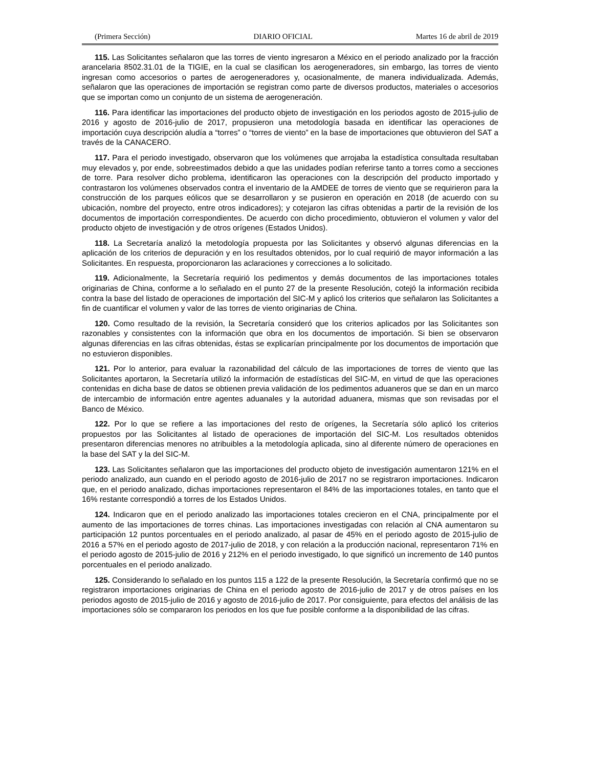(Primera Sección) DIARIO OFICIAL Martes 16 de abril de 2019
115. Las Solicitantes señalaron que las torres de viento ingresaron a México en el periodo analizado por la fracción arancelaria 8502.31.01 de la TIGIE, en la cual se clasifican los aerogeneradores, sin embargo, las torres de viento ingresan como accesorios o partes de aerogeneradores y, ocasionalmente, de manera individualizada. Además, señalaron que las operaciones de importación se registran como parte de diversos productos, materiales o accesorios que se importan como un conjunto de un sistema de aerogeneración.
116. Para identificar las importaciones del producto objeto de investigación en los periodos agosto de 2015-julio de 2016 y agosto de 2016-julio de 2017, propusieron una metodología basada en identificar las operaciones de importación cuya descripción aludía a “torres” o “torres de viento” en la base de importaciones que obtuvieron del SAT a través de la CANACERO.
117. Para el periodo investigado, observaron que los volúmenes que arrojaba la estadística consultada resultaban muy elevados y, por ende, sobreestimados debido a que las unidades podían referirse tanto a torres como a secciones de torre. Para resolver dicho problema, identificaron las operaciones con la descripción del producto importado y contrastaron los volúmenes observados contra el inventario de la AMDEE de torres de viento que se requirieron para la construcción de los parques eólicos que se desarrollaron y se pusieron en operación en 2018 (de acuerdo con su ubicación, nombre del proyecto, entre otros indicadores); y cotejaron las cifras obtenidas a partir de la revisión de los documentos de importación correspondientes. De acuerdo con dicho procedimiento, obtuvieron el volumen y valor del producto objeto de investigación y de otros orígenes (Estados Unidos).
118. La Secretaría analizó la metodología propuesta por las Solicitantes y observó algunas diferencias en la aplicación de los criterios de depuración y en los resultados obtenidos, por lo cual requirió de mayor información a las Solicitantes. En respuesta, proporcionaron las aclaraciones y correcciones a lo solicitado.
119. Adicionalmente, la Secretaría requirió los pedimentos y demás documentos de las importaciones totales originarias de China, conforme a lo señalado en el punto 27 de la presente Resolución, cotejó la información recibida contra la base del listado de operaciones de importación del SIC-M y aplicó los criterios que señalaron las Solicitantes a fin de cuantificar el volumen y valor de las torres de viento originarias de China.
120. Como resultado de la revisión, la Secretaría consideró que los criterios aplicados por las Solicitantes son razonables y consistentes con la información que obra en los documentos de importación. Si bien se observaron algunas diferencias en las cifras obtenidas, éstas se explicarían principalmente por los documentos de importación que no estuvieron disponibles.
121. Por lo anterior, para evaluar la razonabilidad del cálculo de las importaciones de torres de viento que las Solicitantes aportaron, la Secretaría utilizó la información de estadísticas del SIC-M, en virtud de que las operaciones contenidas en dicha base de datos se obtienen previa validación de los pedimentos aduaneros que se dan en un marco de intercambio de información entre agentes aduanales y la autoridad aduanera, mismas que son revisadas por el Banco de México.
122. Por lo que se refiere a las importaciones del resto de orígenes, la Secretaría sólo aplicó los criterios propuestos por las Solicitantes al listado de operaciones de importación del SIC-M. Los resultados obtenidos presentaron diferencias menores no atribuibles a la metodología aplicada, sino al diferente número de operaciones en la base del SAT y la del SIC-M.
123. Las Solicitantes señalaron que las importaciones del producto objeto de investigación aumentaron 121% en el periodo analizado, aun cuando en el periodo agosto de 2016-julio de 2017 no se registraron importaciones. Indicaron que, en el periodo analizado, dichas importaciones representaron el 84% de las importaciones totales, en tanto que el 16% restante correspondió a torres de los Estados Unidos.
124. Indicaron que en el periodo analizado las importaciones totales crecieron en el CNA, principalmente por el aumento de las importaciones de torres chinas. Las importaciones investigadas con relación al CNA aumentaron su participación 12 puntos porcentuales en el periodo analizado, al pasar de 45% en el periodo agosto de 2015-julio de 2016 a 57% en el periodo agosto de 2017-julio de 2018, y con relación a la producción nacional, representaron 71% en el periodo agosto de 2015-julio de 2016 y 212% en el periodo investigado, lo que significó un incremento de 140 puntos porcentuales en el periodo analizado.
125. Considerando lo señalado en los puntos 115 a 122 de la presente Resolución, la Secretaría confirmó que no se registraron importaciones originarias de China en el periodo agosto de 2016-julio de 2017 y de otros países en los periodos agosto de 2015-julio de 2016 y agosto de 2016-julio de 2017. Por consiguiente, para efectos del análisis de las importaciones sólo se compararon los periodos en los que fue posible conforme a la disponibilidad de las cifras.